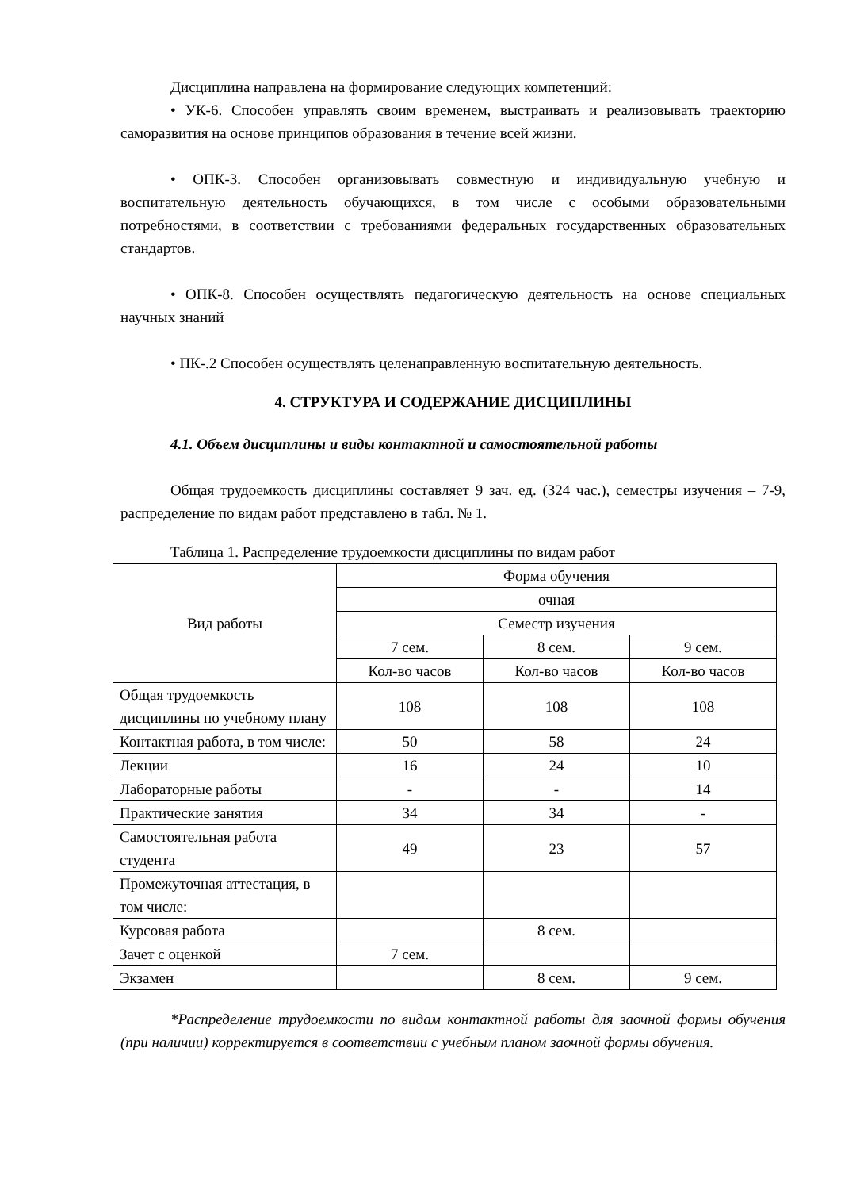Дисциплина направлена на формирование следующих компетенций:
• УК-6. Способен управлять своим временем, выстраивать и реализовывать траекторию саморазвития на основе принципов образования в течение всей жизни.
• ОПК-3. Способен организовывать совместную и индивидуальную учебную и воспитательную деятельность обучающихся, в том числе с особыми образовательными потребностями, в соответствии с требованиями федеральных государственных образовательных стандартов.
• ОПК-8. Способен осуществлять педагогическую деятельность на основе специальных научных знаний
• ПК-.2 Способен осуществлять целенаправленную воспитательную деятельность.
4. СТРУКТУРА И СОДЕРЖАНИЕ ДИСЦИПЛИНЫ
4.1. Объем дисциплины и виды контактной и самостоятельной работы
Общая трудоемкость дисциплины составляет 9 зач. ед. (324 час.), семестры изучения – 7-9, распределение по видам работ представлено в табл. № 1.
Таблица 1. Распределение трудоемкости дисциплины по видам работ
| Вид работы | Форма обучения | | |
| --- | --- | --- | --- |
| | очная | | |
| | Семестр изучения | | |
| | 7 сем. | 8 сем. | 9 сем. |
| | Кол-во часов | Кол-во часов | Кол-во часов |
| Общая трудоемкость дисциплины по учебному плану | 108 | 108 | 108 |
| Контактная работа, в том числе: | 50 | 58 | 24 |
| Лекции | 16 | 24 | 10 |
| Лабораторные работы | - | - | 14 |
| Практические занятия | 34 | 34 | - |
| Самостоятельная работа студента | 49 | 23 | 57 |
| Промежуточная аттестация, в том числе: | | | |
| Курсовая работа | | 8 сем. | |
| Зачет с оценкой | 7 сем. | | |
| Экзамен | | 8 сем. | 9 сем. |
*Распределение трудоемкости по видам контактной работы для заочной формы обучения (при наличии) корректируется в соответствии с учебным планом заочной формы обучения.